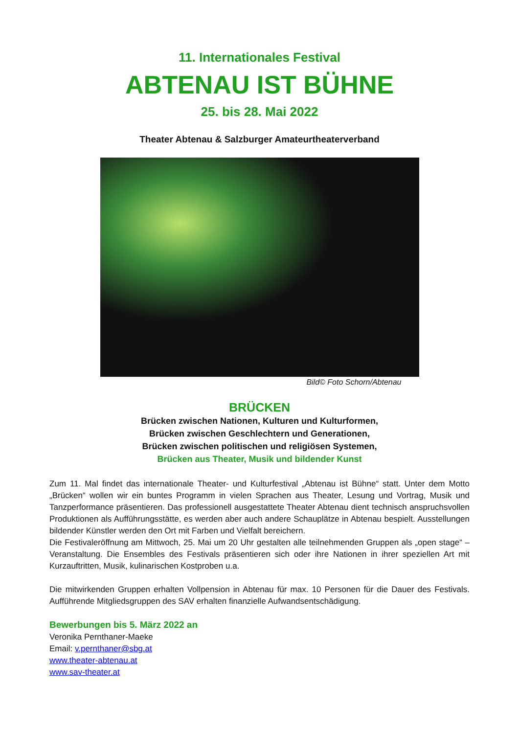11. Internationales Festival
ABTENAU IST BÜHNE
25. bis 28. Mai 2022
Theater Abtenau & Salzburger Amateurtheaterverband
Bild© Foto Schorn/Abtenau
BRÜCKEN
Brücken zwischen Nationen, Kulturen und Kulturformen,
Brücken zwischen Geschlechtern und Generationen,
Brücken zwischen politischen und religiösen Systemen,
Brücken aus Theater, Musik und bildender Kunst
Zum 11. Mal findet das internationale Theater- und Kulturfestival „Abtenau ist Bühne“ statt. Unter dem Motto „Brücken“ wollen wir ein buntes Programm in vielen Sprachen aus Theater, Lesung und Vortrag, Musik und Tanzperformance präsentieren. Das professionell ausgestattete Theater Abtenau dient technisch anspruchsvollen Produktionen als Aufführungsstätte, es werden aber auch andere Schauplätze in Abtenau bespielt. Ausstellungen bildender Künstler werden den Ort mit Farben und Vielfalt bereichern.
Die Festivaleröffnung am Mittwoch, 25. Mai um 20 Uhr gestalten alle teilnehmenden Gruppen als „open stage“ –Veranstaltung. Die Ensembles des Festivals präsentieren sich oder ihre Nationen in ihrer speziellen Art mit Kurzauftritten, Musik, kulinarischen Kostproben u.a.
Die mitwirkenden Gruppen erhalten Vollpension in Abtenau für max. 10 Personen für die Dauer des Festivals. Aufführende Mitgliedsgruppen des SAV erhalten finanzielle Aufwandsentschädigung.
Bewerbungen bis 5. März 2022 an
Veronika Pernthaner-Maeke
Email: v.pernthaner@sbg.at
www.theater-abtenau.at
www.sav-theater.at